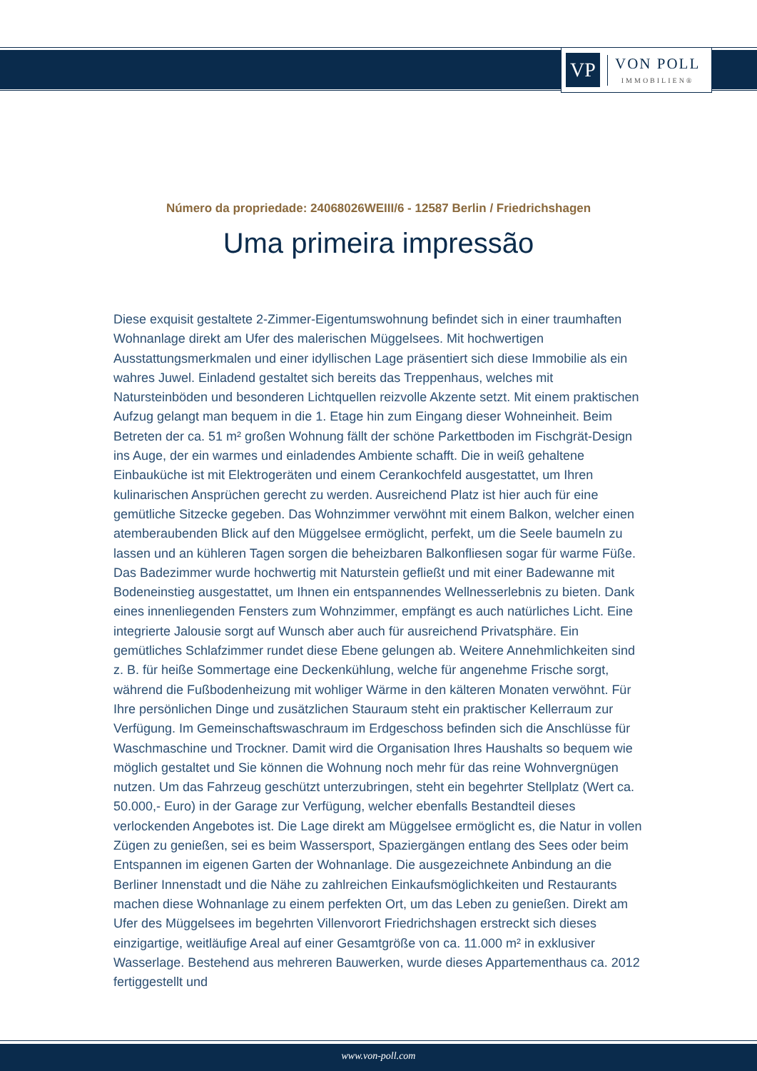VP
VON POLL
IMMOBILIEN®
Número da propriedade: 24068026WEIII/6 - 12587 Berlin / Friedrichshagen
Uma primeira impressão
Diese exquisit gestaltete 2-Zimmer-Eigentumswohnung befindet sich in einer traumhaften Wohnanlage direkt am Ufer des malerischen Müggelsees. Mit hochwertigen Ausstattungsmerkmalen und einer idyllischen Lage präsentiert sich diese Immobilie als ein wahres Juwel. Einladend gestaltet sich bereits das Treppenhaus, welches mit Natursteinböden und besonderen Lichtquellen reizvolle Akzente setzt. Mit einem praktischen Aufzug gelangt man bequem in die 1. Etage hin zum Eingang dieser Wohneinheit. Beim Betreten der ca. 51 m² großen Wohnung fällt der schöne Parkettboden im Fischgrät-Design ins Auge, der ein warmes und einladendes Ambiente schafft. Die in weiß gehaltene Einbauküche ist mit Elektrogeräten und einem Cerankochfeld ausgestattet, um Ihren kulinarischen Ansprüchen gerecht zu werden. Ausreichend Platz ist hier auch für eine gemütliche Sitzecke gegeben. Das Wohnzimmer verwöhnt mit einem Balkon, welcher einen atemberaubenden Blick auf den Müggelsee ermöglicht, perfekt, um die Seele baumeln zu lassen und an kühleren Tagen sorgen die beheizbaren Balkonfliesen sogar für warme Füße. Das Badezimmer wurde hochwertig mit Naturstein gefließt und mit einer Badewanne mit Bodeneinstieg ausgestattet, um Ihnen ein entspannendes Wellnesserlebnis zu bieten. Dank eines innenliegenden Fensters zum Wohnzimmer, empfängt es auch natürliches Licht. Eine integrierte Jalousie sorgt auf Wunsch aber auch für ausreichend Privatsphäre. Ein gemütliches Schlafzimmer rundet diese Ebene gelungen ab. Weitere Annehmlichkeiten sind z. B. für heiße Sommertage eine Deckenkühlung, welche für angenehme Frische sorgt, während die Fußbodenheizung mit wohliger Wärme in den kälteren Monaten verwöhnt. Für Ihre persönlichen Dinge und zusätzlichen Stauraum steht ein praktischer Kellerraum zur Verfügung. Im Gemeinschaftswaschraum im Erdgeschoss befinden sich die Anschlüsse für Waschmaschine und Trockner. Damit wird die Organisation Ihres Haushalts so bequem wie möglich gestaltet und Sie können die Wohnung noch mehr für das reine Wohnvergnügen nutzen. Um das Fahrzeug geschützt unterzubringen, steht ein begehrter Stellplatz (Wert ca. 50.000,- Euro) in der Garage zur Verfügung, welcher ebenfalls Bestandteil dieses verlockenden Angebotes ist. Die Lage direkt am Müggelsee ermöglicht es, die Natur in vollen Zügen zu genießen, sei es beim Wassersport, Spaziergängen entlang des Sees oder beim Entspannen im eigenen Garten der Wohnanlage. Die ausgezeichnete Anbindung an die Berliner Innenstadt und die Nähe zu zahlreichen Einkaufsmöglichkeiten und Restaurants machen diese Wohnanlage zu einem perfekten Ort, um das Leben zu genießen. Direkt am Ufer des Müggelsees im begehrten Villenvorort Friedrichshagen erstreckt sich dieses einzigartige, weitläufige Areal auf einer Gesamtgröße von ca. 11.000 m² in exklusiver Wasserlage. Bestehend aus mehreren Bauwerken, wurde dieses Appartementhaus ca. 2012 fertiggestellt und
www.von-poll.com